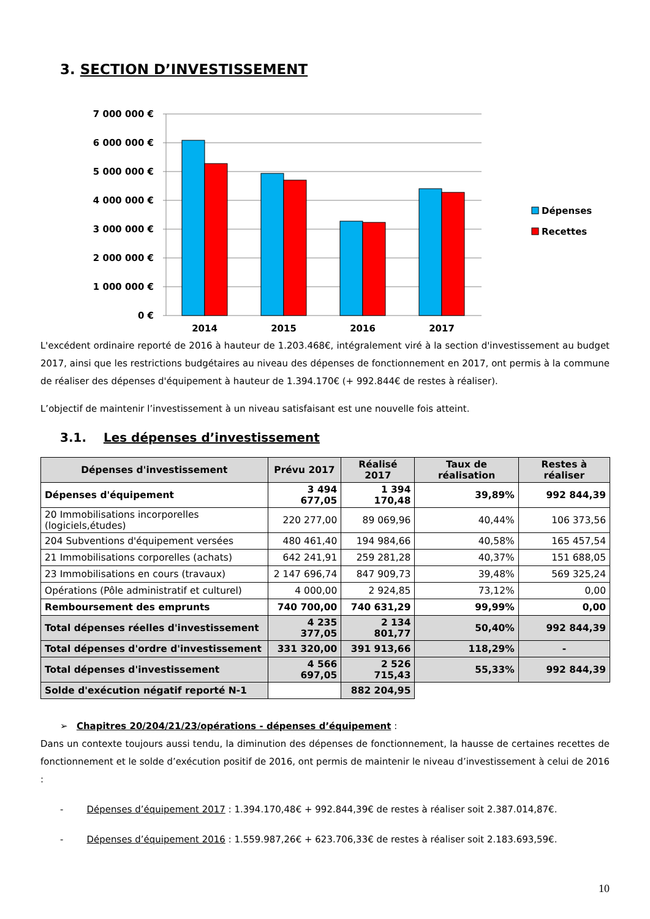3. SECTION D’INVESTISSEMENT
7 000 000 €
6 000 000 €
5 000 000 €
4 000 000 €
3 000 000 €
2 000 000 €
1 000 000 €
0 €
2014
2015
2016
2017
Dépenses
Recettes
L'excédent ordinaire reporté de 2016 à hauteur de 1.203.468€, intégralement viré à la section d'investissement au budget 2017, ainsi que les restrictions budgétaires au niveau des dépenses de fonctionnement en 2017, ont permis à la commune de réaliser des dépenses d'équipement à hauteur de 1.394.170€ (+ 992.844€ de restes à réaliser).
L’objectif de maintenir l’investissement à un niveau satisfaisant est une nouvelle fois atteint.
3.1. Les dépenses d’investissement
| Dépenses d'investissement | Prévu 2017 | Réalisé 2017 | Taux de réalisation | Restes à réaliser |
| --- | --- | --- | --- | --- |
| Dépenses d'équipement | 3 494 677,05 | 1 394 170,48 | 39,89% | 992 844,39 |
| 20 Immobilisations incorporelles (logiciels,études) | 220 277,00 | 89 069,96 | 40,44% | 106 373,56 |
| 204 Subventions d'équipement versées | 480 461,40 | 194 984,66 | 40,58% | 165 457,54 |
| 21 Immobilisations corporelles (achats) | 642 241,91 | 259 281,28 | 40,37% | 151 688,05 |
| 23 Immobilisations en cours (travaux) | 2 147 696,74 | 847 909,73 | 39,48% | 569 325,24 |
| Opérations (Pôle administratif et culturel) | 4 000,00 | 2 924,85 | 73,12% | 0,00 |
| Remboursement des emprunts | 740 700,00 | 740 631,29 | 99,99% | 0,00 |
| Total dépenses réelles d'investissement | 4 235 377,05 | 2 134 801,77 | 50,40% | 992 844,39 |
| Total dépenses d'ordre d'investissement | 331 320,00 | 391 913,66 | 118,29% | - |
| Total dépenses d'investissement | 4 566 697,05 | 2 526 715,43 | 55,33% | 992 844,39 |
| Solde d'exécution négatif reporté N-1 | | 882 204,95 | | |
➢ Chapitres 20/204/21/23/opérations - dépenses d’équipement :
Dans un contexte toujours aussi tendu, la diminution des dépenses de fonctionnement, la hausse de certaines recettes de fonctionnement et le solde d’exécution positif de 2016, ont permis de maintenir le niveau d’investissement à celui de 2016 :
- Dépenses d’équipement 2017 : 1.394.170,48€ + 992.844,39€ de restes à réaliser soit 2.387.014,87€.
- Dépenses d’équipement 2016 : 1.559.987,26€ + 623.706,33€ de restes à réaliser soit 2.183.693,59€.
10